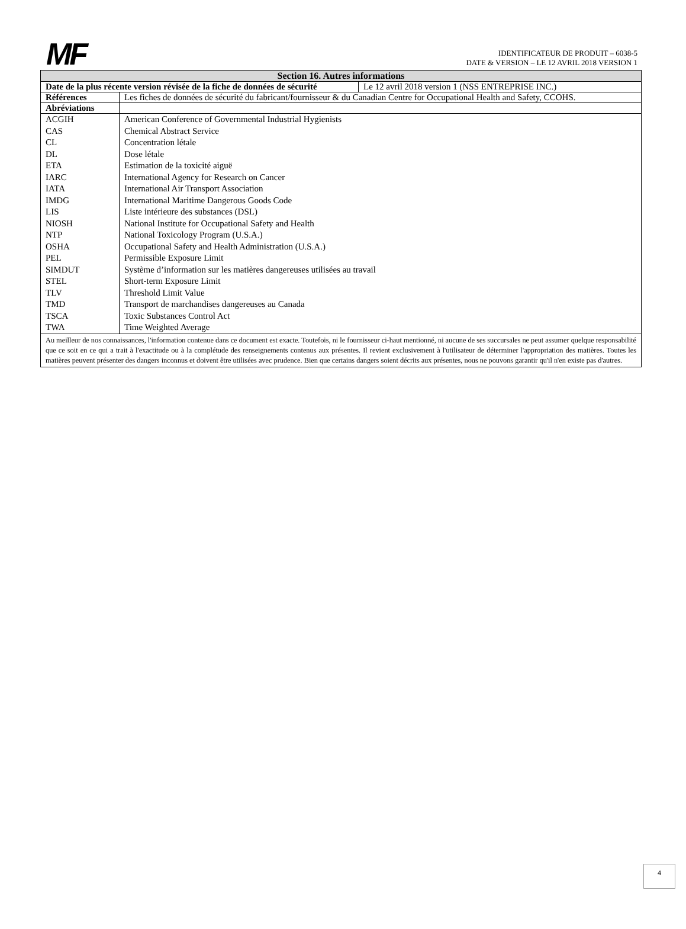MF
IDENTIFICATEUR DE PRODUIT – 6038-5
DATE & VERSION – LE 12 AVRIL 2018 VERSION 1
| Section 16. Autres informations | |
| --- | --- |
| / Date de la plus récente version révisée de la fiche de données de sécurité / Le 12 avril 2018 version 1 (NSS ENTREPRISE INC.) / | |
| Références | Les fiches de données de sécurité du fabricant/fournisseur & du Canadian Centre for Occupational Health and Safety, CCOHS. |
| Abréviations | |
| ACGIH | American Conference of Governmental Industrial Hygienists |
| CAS | Chemical Abstract Service |
| CL | Concentration létale |
| DL | Dose létale |
| ETA | Estimation de la toxicité aiguë |
| IARC | International Agency for Research on Cancer |
| IATA | International Air Transport Association |
| IMDG | International Maritime Dangerous Goods Code |
| LIS | Liste intérieure des substances (DSL) |
| NIOSH | National Institute for Occupational Safety and Health |
| NTP | National Toxicology Program (U.S.A.) |
| OSHA | Occupational Safety and Health Administration (U.S.A.) |
| PEL | Permissible Exposure Limit |
| SIMDUT | Système d’information sur les matières dangereuses utilisées au travail |
| STEL | Short-term Exposure Limit |
| TLV | Threshold Limit Value |
| TMD | Transport de marchandises dangereuses au Canada |
| TSCA | Toxic Substances Control Act |
| TWA | Time Weighted Average |
| Au meilleur de nos connaissances, l'information contenue dans ce document est exacte. Toutefois, ni le fournisseur ci-haut mentionné, ni aucune de ses succursales ne peut assumer quelque responsabilité que ce soit en ce qui a trait à l'exactitude ou à la complétude des renseignements contenus aux présentes. Il revient exclusivement à l'utilisateur de déterminer l'appropriation des matières. Toutes les matières peuvent présenter des dangers inconnus et doivent être utilisées avec prudence. Bien que certains dangers soient décrits aux présentes, nous ne pouvons garantir qu'il n'en existe pas d'autres. | |
4